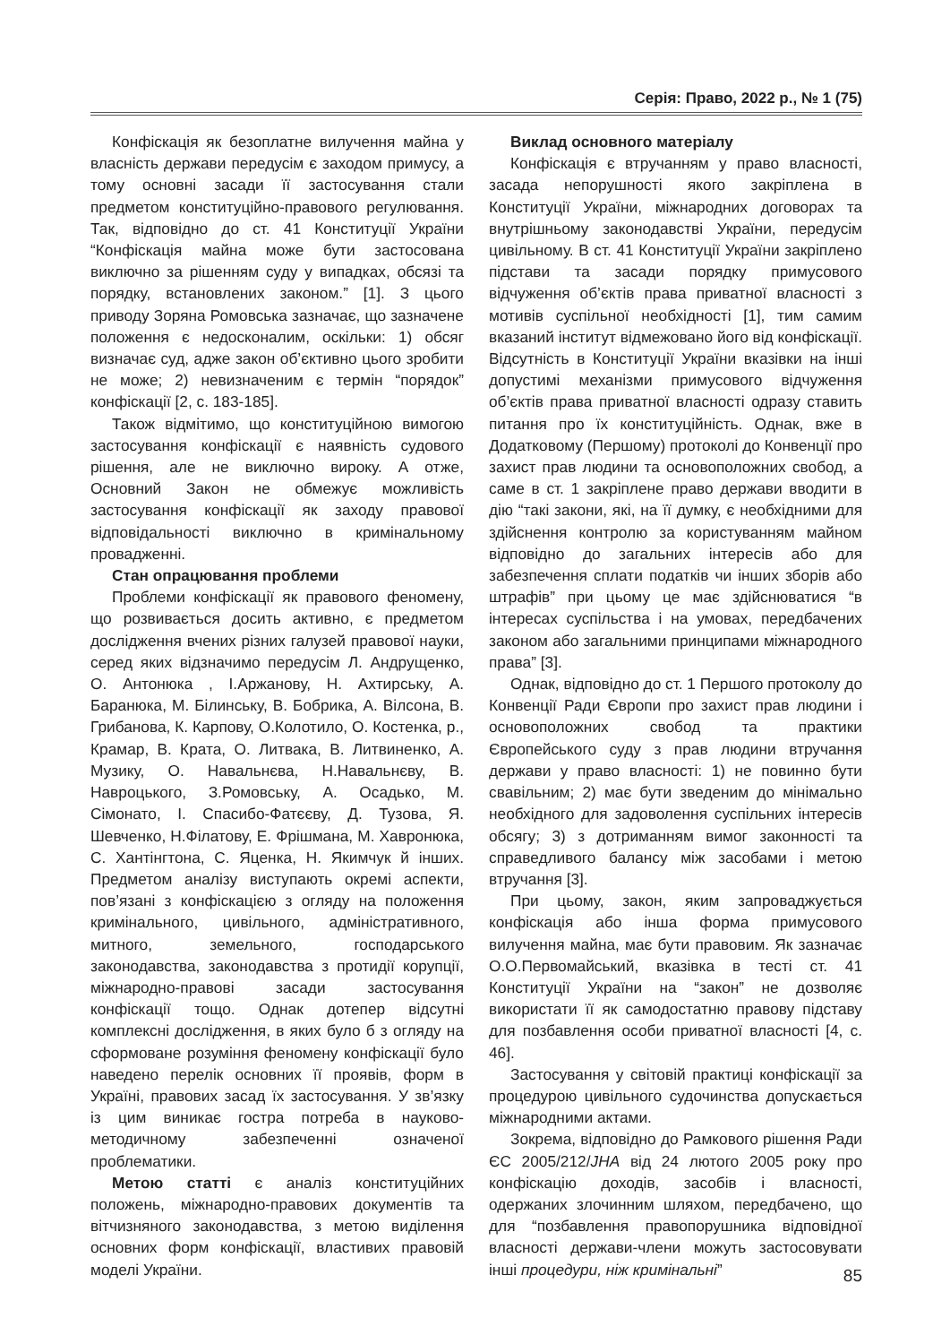Серія: Право, 2022 р., № 1 (75)
Конфіскація як безоплатне вилучення майна у власність держави передусім є заходом примусу, а тому основні засади її застосування стали предметом конституційно-правового регулювання. Так, відповідно до ст. 41 Конституції України “Конфіскація майна може бути застосована виключно за рішенням суду у випадках, обсязі та порядку, встановлених законом.” [1]. З цього приводу Зоряна Ромовська зазначає, що зазначене положення є недосконалим, оскільки: 1) обсяг визначає суд, адже закон об’єктивно цього зробити не може; 2) невизначеним є термін “порядок” конфіскації [2, с. 183-185].
Також відмітимо, що конституційною вимогою застосування конфіскації є наявність судового рішення, але не виключно вироку. А отже, Основний Закон не обмежує можливість застосування конфіскації як заходу правової відповідальності виключно в кримінальному провадженні.
Стан опрацювання проблеми
Проблеми конфіскації як правового феномену, що розвивається досить активно, є предметом дослідження вчених різних галузей правової науки, серед яких відзначимо передусім Л. Андрущенко, О. Антонюка , І.Аржанову, Н. Ахтирську, А. Баранюка, М. Білинську, В. Бобрика, А. Вілсона, В. Грибанова, К. Карпову, О.Колотило, О. Костенка, р., Крамар, В. Крата, О. Литвака, В. Литвиненко, А. Музику, О. Навальнєва, Н.Навальнєву, В. Навроцького, З.Ромовську, А. Осадько, М. Сімонато, І. Спасибо-Фатєєву, Д. Тузова, Я. Шевченко, Н.Філатову, Е. Фрішмана, М. Хавронюка, С. Хантінгтона, С. Яценка, Н. Якимчук й інших. Предметом аналізу виступають окремі аспекти, пов’язані з конфіскацією з огляду на положення кримінального, цивільного, адміністративного, митного, земельного, господарського законодавства, законодавства з протидії корупції, міжнародно-правові засади застосування конфіскації тощо. Однак дотепер відсутні комплексні дослідження, в яких було б з огляду на сформоване розуміння феномену конфіскації було наведено перелік основних її проявів, форм в Україні, правових засад їх застосування. У зв’язку із цим виникає гостра потреба в науково-методичному забезпеченні означеної проблематики.
Метою статті є аналіз конституційних положень, міжнародно-правових документів та вітчизняного законодавства, з метою виділення основних форм конфіскації, властивих правовій моделі України.
Виклад основного матеріалу
Конфіскація є втручанням у право власності, засада непорушності якого закріплена в Конституції України, міжнародних договорах та внутрішньому законодавстві України, передусім цивільному. В ст. 41 Конституції України закріплено підстави та засади порядку примусового відчуження об’єктів права приватної власності з мотивів суспільної необхідності [1], тим самим вказаний інститут відмежовано його від конфіскації. Відсутність в Конституції України вказівки на інші допустимі механізми примусового відчуження об’єктів права приватної власності одразу ставить питання про їх конституційність. Однак, вже в Додатковому (Першому) протоколі до Конвенції про захист прав людини та основоположних свобод, а саме в ст. 1 закріплене право держави вводити в дію “такі закони, які, на її думку, є необхідними для здійснення контролю за користуванням майном відповідно до загальних інтересів або для забезпечення сплати податків чи інших зборів або штрафів” при цьому це має здійснюватися “в інтересах суспільства і на умовах, передбачених законом або загальними принципами міжнародного права” [3].
Однак, відповідно до ст. 1 Першого протоколу до Конвенції Ради Європи про захист прав людини і основоположних свобод та практики Європейського суду з прав людини втручання держави у право власності: 1) не повинно бути свавільним; 2) має бути зведеним до мінімально необхідного для задоволення суспільних інтересів обсягу; 3) з дотриманням вимог законності та справедливого балансу між засобами і метою втручання [3].
При цьому, закон, яким запроваджується конфіскація або інша форма примусового вилучення майна, має бути правовим. Як зазначає О.О.Первомайський, вказівка в тесті ст. 41 Конституції України на “закон” не дозволяє використати її як самодостатню правову підставу для позбавлення особи приватної власності [4, с. 46].
Застосування у світовій практиці конфіскації за процедурою цивільного судочинства допускається міжнародними актами.
Зокрема, відповідно до Рамкового рішення Ради ЄС 2005/212/JHA від 24 лютого 2005 року про конфіскацію доходів, засобів і власності, одержаних злочинним шляхом, передбачено, що для “позбавлення правопорушника відповідної власності держави-члени можуть застосовувати інші процедури, ніж кримінальні”
85